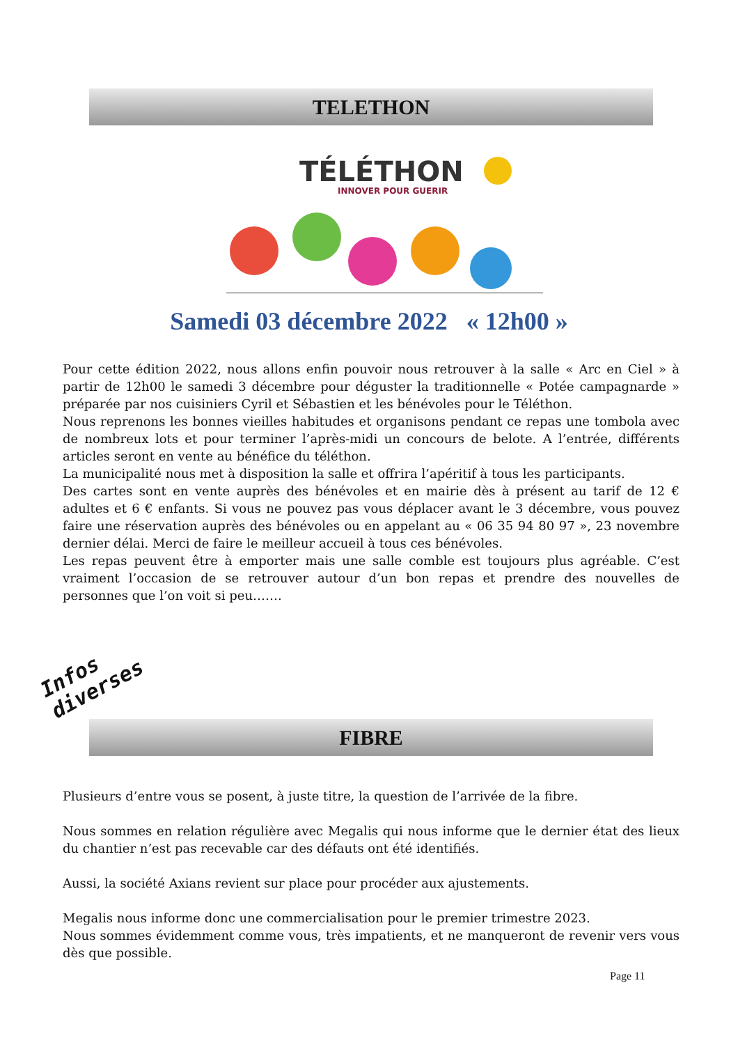TELETHON
TÉLÉTHON
INNOVER POUR GUERIR
Samedi 03 décembre 2022 « 12h00 »
Pour cette édition 2022, nous allons enfin pouvoir nous retrouver à la salle « Arc en Ciel » à partir de 12h00 le samedi 3 décembre pour déguster la traditionnelle « Potée campagnarde » préparée par nos cuisiniers Cyril et Sébastien et les bénévoles pour le Téléthon.
Nous reprenons les bonnes vieilles habitudes et organisons pendant ce repas une tombola avec de nombreux lots et pour terminer l’après-midi un concours de belote. A l’entrée, différents articles seront en vente au bénéfice du téléthon.
La municipalité nous met à disposition la salle et offrira l’apéritif à tous les participants.
Des cartes sont en vente auprès des bénévoles et en mairie dès à présent au tarif de 12 € adultes et 6 € enfants. Si vous ne pouvez pas vous déplacer avant le 3 décembre, vous pouvez faire une réservation auprès des bénévoles ou en appelant au « 06 35 94 80 97 », 23 novembre dernier délai. Merci de faire le meilleur accueil à tous ces bénévoles.
Les repas peuvent être à emporter mais une salle comble est toujours plus agréable. C’est vraiment l’occasion de se retrouver autour d’un bon repas et prendre des nouvelles de personnes que l’on voit si peu…….
Infos
diverses
FIBRE
Plusieurs d’entre vous se posent, à juste titre, la question de l’arrivée de la fibre.
Nous sommes en relation régulière avec Megalis qui nous informe que le dernier état des lieux du chantier n’est pas recevable car des défauts ont été identifiés.
Aussi, la société Axians revient sur place pour procéder aux ajustements.
Megalis nous informe donc une commercialisation pour le premier trimestre 2023.
Nous sommes évidemment comme vous, très impatients, et ne manqueront de revenir vers vous dès que possible.
Page 11